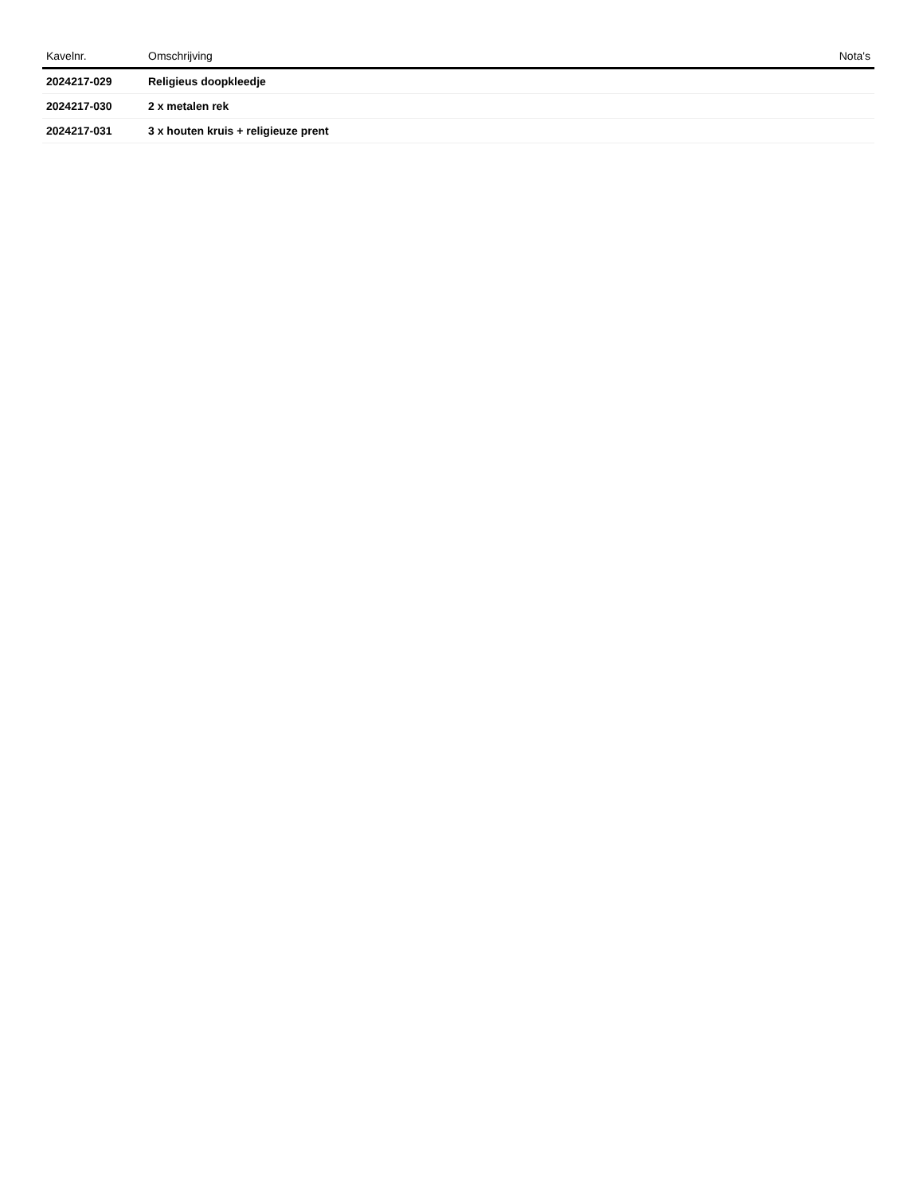| Kavelnr. | Omschrijving | Nota's |
| --- | --- | --- |
| 2024217-029 | Religieus doopkleedje | |
| 2024217-030 | 2 x metalen rek | |
| 2024217-031 | 3 x houten kruis + religieuze prent | |